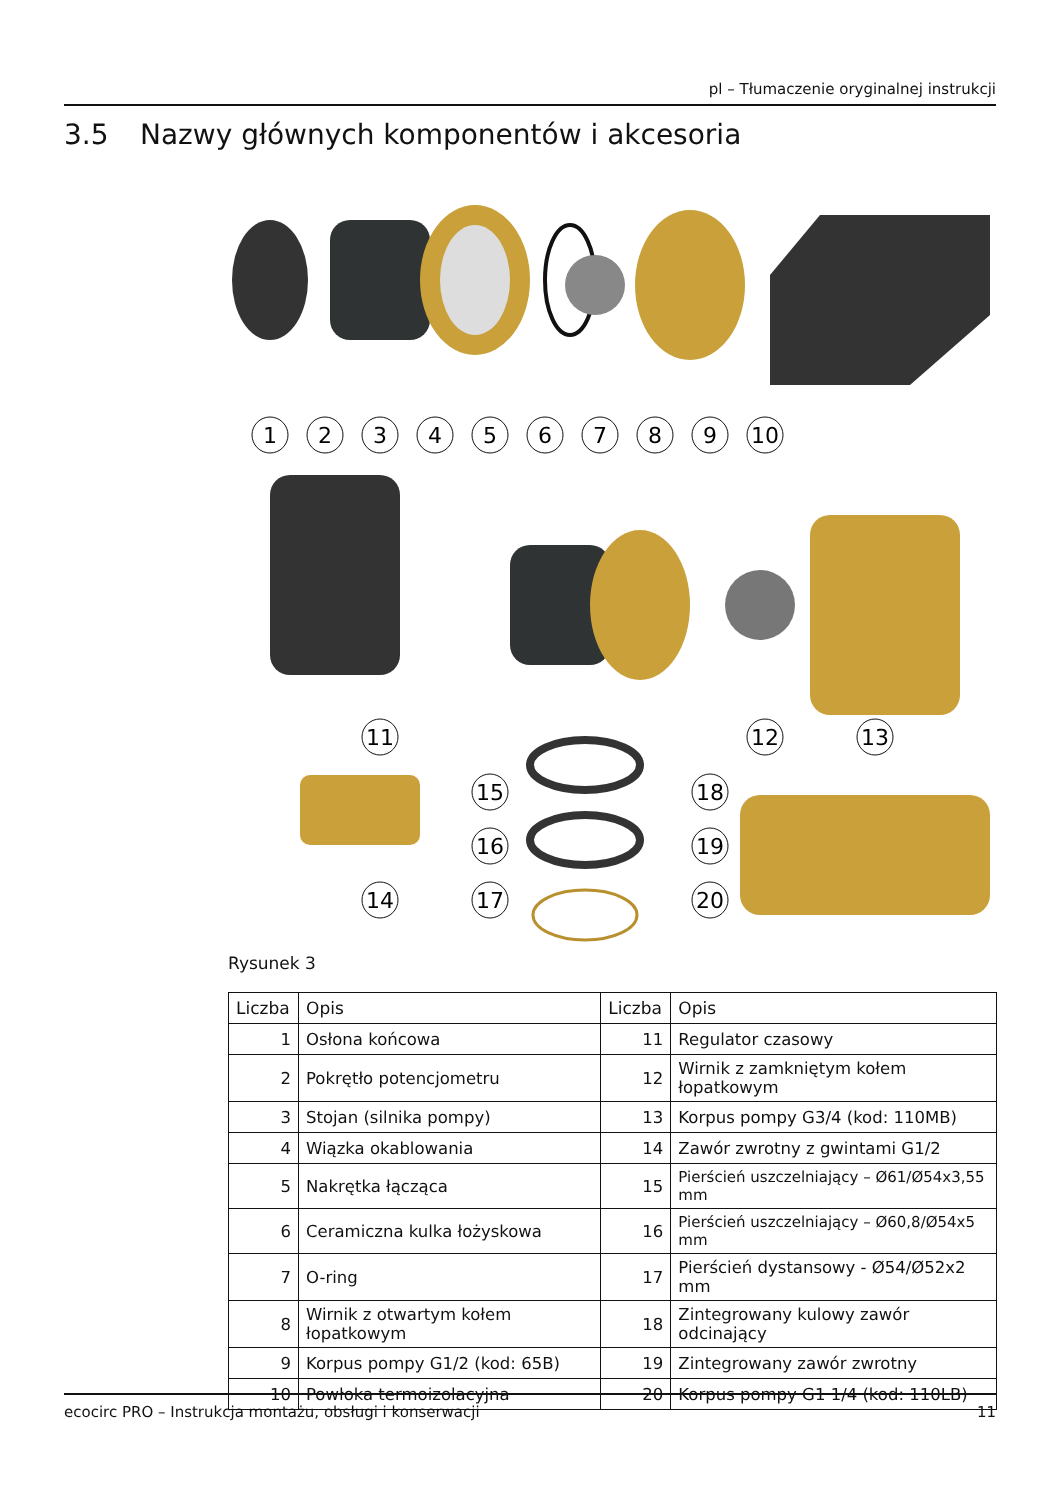pl – Tłumaczenie oryginalnej instrukcji
3.5 Nazwy głównych komponentów i akcesoria
1
2
3
4
5
6
7
8
9
10
11
12
13
14
15
16
17
18
19
20
Rysunek 3
| Liczba | Opis | Liczba | Opis |
| --- | --- | --- | --- |
| 1 | Osłona końcowa | 11 | Regulator czasowy |
| 2 | Pokrętło potencjometru | 12 | Wirnik z zamkniętym kołem łopatkowym |
| 3 | Stojan (silnika pompy) | 13 | Korpus pompy G3/4 (kod: 110MB) |
| 4 | Wiązka okablowania | 14 | Zawór zwrotny z gwintami G1/2 |
| 5 | Nakrętka łącząca | 15 | Pierścień uszczelniający – Ø61/Ø54x3,55 mm |
| 6 | Ceramiczna kulka łożyskowa | 16 | Pierścień uszczelniający – Ø60,8/Ø54x5 mm |
| 7 | O-ring | 17 | Pierścień dystansowy - Ø54/Ø52x2 mm |
| 8 | Wirnik z otwartym kołem łopatkowym | 18 | Zintegrowany kulowy zawór odcinający |
| 9 | Korpus pompy G1/2 (kod: 65B) | 19 | Zintegrowany zawór zwrotny |
| 10 | Powłoka termoizolacyjna | 20 | Korpus pompy G1 1/4 (kod: 110LB) |
ecocirc PRO – Instrukcja montażu, obsługi i konserwacji 11